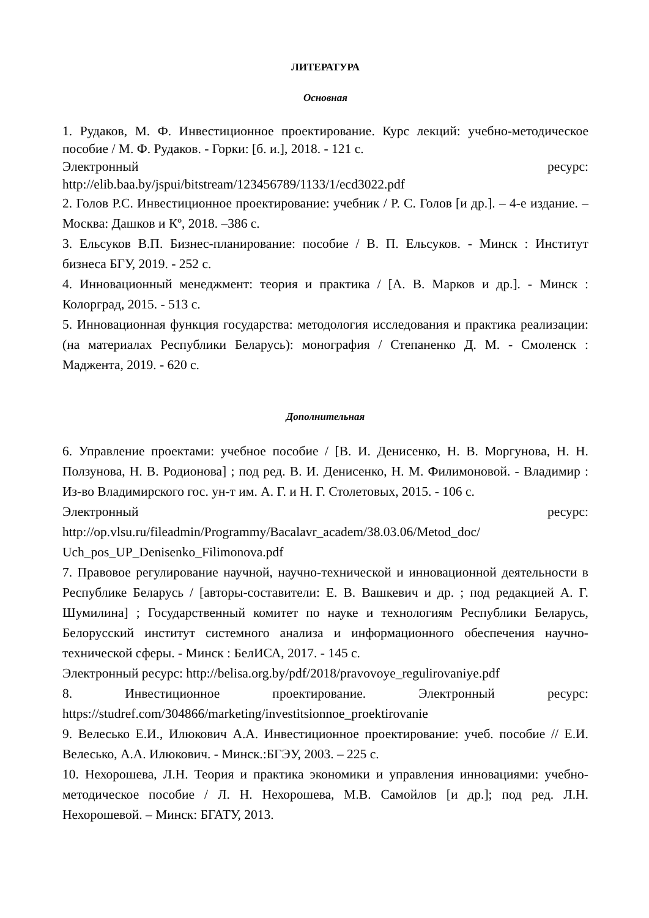ЛИТЕРАТУРА
Основная
1. Рудаков, М. Ф. Инвестиционное проектирование. Курс лекций: учебно-методическое пособие / М. Ф. Рудаков. - Горки: [б. и.], 2018. - 121 с.
Электронный ресурс:
http://elib.baa.by/jspui/bitstream/123456789/1133/1/ecd3022.pdf
2. Голов Р.С. Инвестиционное проектирование: учебник / Р. С. Голов [и др.]. – 4-е издание. – Москва: Дашков и Кº, 2018. –386 с.
3. Ельсуков В.П. Бизнес-планирование: пособие / В. П. Ельсуков. - Минск : Институт бизнеса БГУ, 2019. - 252 с.
4. Инновационный менеджмент: теория и практика / [А. В. Марков и др.]. - Минск : Колорград, 2015. - 513 с.
5. Инновационная функция государства: методология исследования и практика реализации: (на материалах Республики Беларусь): монография / Степаненко Д. М. - Смоленск : Маджента, 2019. - 620 с.
Дополнительная
6. Управление проектами: учебное пособие / [В. И. Денисенко, Н. В. Моргунова, Н. Н. Ползунова, Н. В. Родионова] ; под ред. В. И. Денисенко, Н. М. Филимоновой. - Владимир : Из-во Владимирского гос. ун-т им. А. Г. и Н. Г. Столетовых, 2015. - 106 с.
Электронный ресурс:
http://op.vlsu.ru/fileadmin/Programmy/Bacalavr_academ/38.03.06/Metod_doc/
Uch_pos_UP_Denisenko_Filimonova.pdf
7. Правовое регулирование научной, научно-технической и инновационной деятельности в Республике Беларусь / [авторы-составители: Е. В. Вашкевич и др. ; под редакцией А. Г. Шумилина] ; Государственный комитет по науке и технологиям Республики Беларусь, Белорусский институт системного анализа и информационного обеспечения научно-технической сферы. - Минск : БелИСА, 2017. - 145 с.
Электронный ресурс: http://belisa.org.by/pdf/2018/pravovoye_regulirovaniye.pdf
8. Инвестиционное проектирование. Электронный ресурс: https://studref.com/304866/marketing/investitsionnoe_proektirovanie
9. Велесько Е.И., Илюкович А.А. Инвестиционное проектирование: учеб. пособие // Е.И. Велесько, А.А. Илюкович. - Минск.:БГЭУ, 2003. – 225 с.
10. Нехорошева, Л.Н. Теория и практика экономики и управления инновациями: учебно-методическое пособие / Л. Н. Нехорошева, М.В. Самойлов [и др.]; под ред. Л.Н. Нехорошевой. – Минск: БГАТУ, 2013.